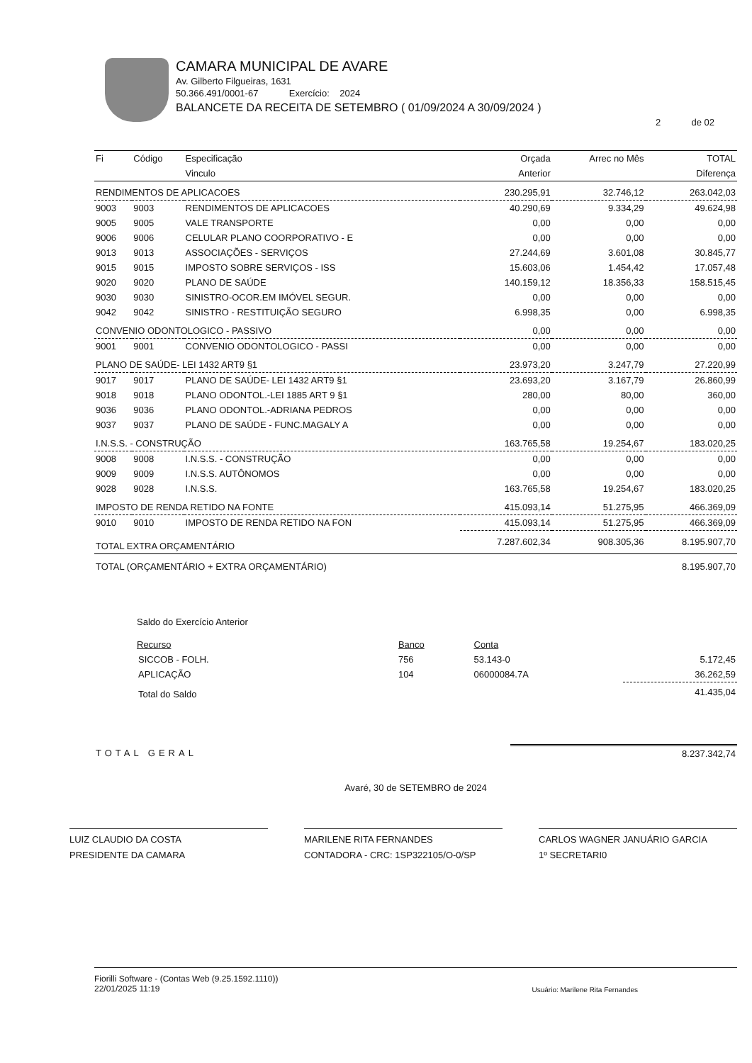CAMARA MUNICIPAL DE AVARE
Av. Gilberto Filgueiras, 1631
50.366.491/0001-67 Exercício: 2024
BALANCETE DA RECEITA DE SETEMBRO ( 01/09/2024 A 30/09/2024 )
2 de 02
| Fi | Código | Especificação | Orçada | Arrec no Mês | TOTAL |
| --- | --- | --- | --- | --- | --- |
| | | Vinculo | Anterior | | Diferença |
| RENDIMENTOS DE APLICACOES | | | 230.295,91 | 32.746,12 | 263.042,03 |
| 9003 | 9003 | RENDIMENTOS DE APLICACOES | 40.290,69 | 9.334,29 | 49.624,98 |
| 9005 | 9005 | VALE TRANSPORTE | 0,00 | 0,00 | 0,00 |
| 9006 | 9006 | CELULAR PLANO COORPORATIVO - E | 0,00 | 0,00 | 0,00 |
| 9013 | 9013 | ASSOCIAÇÕES - SERVIÇOS | 27.244,69 | 3.601,08 | 30.845,77 |
| 9015 | 9015 | IMPOSTO SOBRE SERVIÇOS - ISS | 15.603,06 | 1.454,42 | 17.057,48 |
| 9020 | 9020 | PLANO DE SAÚDE | 140.159,12 | 18.356,33 | 158.515,45 |
| 9030 | 9030 | SINISTRO-OCOR.EM IMÓVEL SEGUR. | 0,00 | 0,00 | 0,00 |
| 9042 | 9042 | SINISTRO - RESTITUIÇÃO SEGURO | 6.998,35 | 0,00 | 6.998,35 |
| CONVENIO ODONTOLOGICO - PASSIVO | | | 0,00 | 0,00 | 0,00 |
| 9001 | 9001 | CONVENIO ODONTOLOGICO - PASSI | 0,00 | 0,00 | 0,00 |
| PLANO DE SAÚDE- LEI 1432 ART9 §1 | | | 23.973,20 | 3.247,79 | 27.220,99 |
| 9017 | 9017 | PLANO DE SAÚDE- LEI 1432 ART9 §1 | 23.693,20 | 3.167,79 | 26.860,99 |
| 9018 | 9018 | PLANO ODONTOL.-LEI 1885 ART 9 §1 | 280,00 | 80,00 | 360,00 |
| 9036 | 9036 | PLANO ODONTOL.-ADRIANA PEDROS | 0,00 | 0,00 | 0,00 |
| 9037 | 9037 | PLANO DE SAÚDE - FUNC.MAGALY A | 0,00 | 0,00 | 0,00 |
| I.N.S.S. - CONSTRUÇÃO | | | 163.765,58 | 19.254,67 | 183.020,25 |
| 9008 | 9008 | I.N.S.S. - CONSTRUÇÃO | 0,00 | 0,00 | 0,00 |
| 9009 | 9009 | I.N.S.S. AUTÔNOMOS | 0,00 | 0,00 | 0,00 |
| 9028 | 9028 | I.N.S.S. | 163.765,58 | 19.254,67 | 183.020,25 |
| IMPOSTO DE RENDA RETIDO NA FONTE | | | 415.093,14 | 51.275,95 | 466.369,09 |
| 9010 | 9010 | IMPOSTO DE RENDA RETIDO NA FON | 415.093,14 | 51.275,95 | 466.369,09 |
| TOTAL EXTRA ORÇAMENTÁRIO | | | 7.287.602,34 | 908.305,36 | 8.195.907,70 |
| TOTAL (ORÇAMENTÁRIO + EXTRA ORÇAMENTÁRIO) | | | | | 8.195.907,70 |
Saldo do Exercício Anterior
| Recurso | Banco | Conta | |
| SICCOB - FOLH. | 756 | 53.143-0 | 5.172,45 |
| APLICAÇÃO | 104 | 06000084.7A | 36.262,59 |
| Total do Saldo | | | 41.435,04 |
| TOTAL GERAL | 8.237.342,74 |
Avaré, 30 de SETEMBRO de 2024
LUIZ CLAUDIO DA COSTA
PRESIDENTE DA CAMARA
MARILENE RITA FERNANDES
CONTADORA - CRC: 1SP322105/O-0/SP
CARLOS WAGNER JANUÁRIO GARCIA
1º SECRETARI0
Fiorilli Software - (Contas Web (9.25.1592.1110))
22/01/2025 11:19
Usuário: Marilene Rita Fernandes